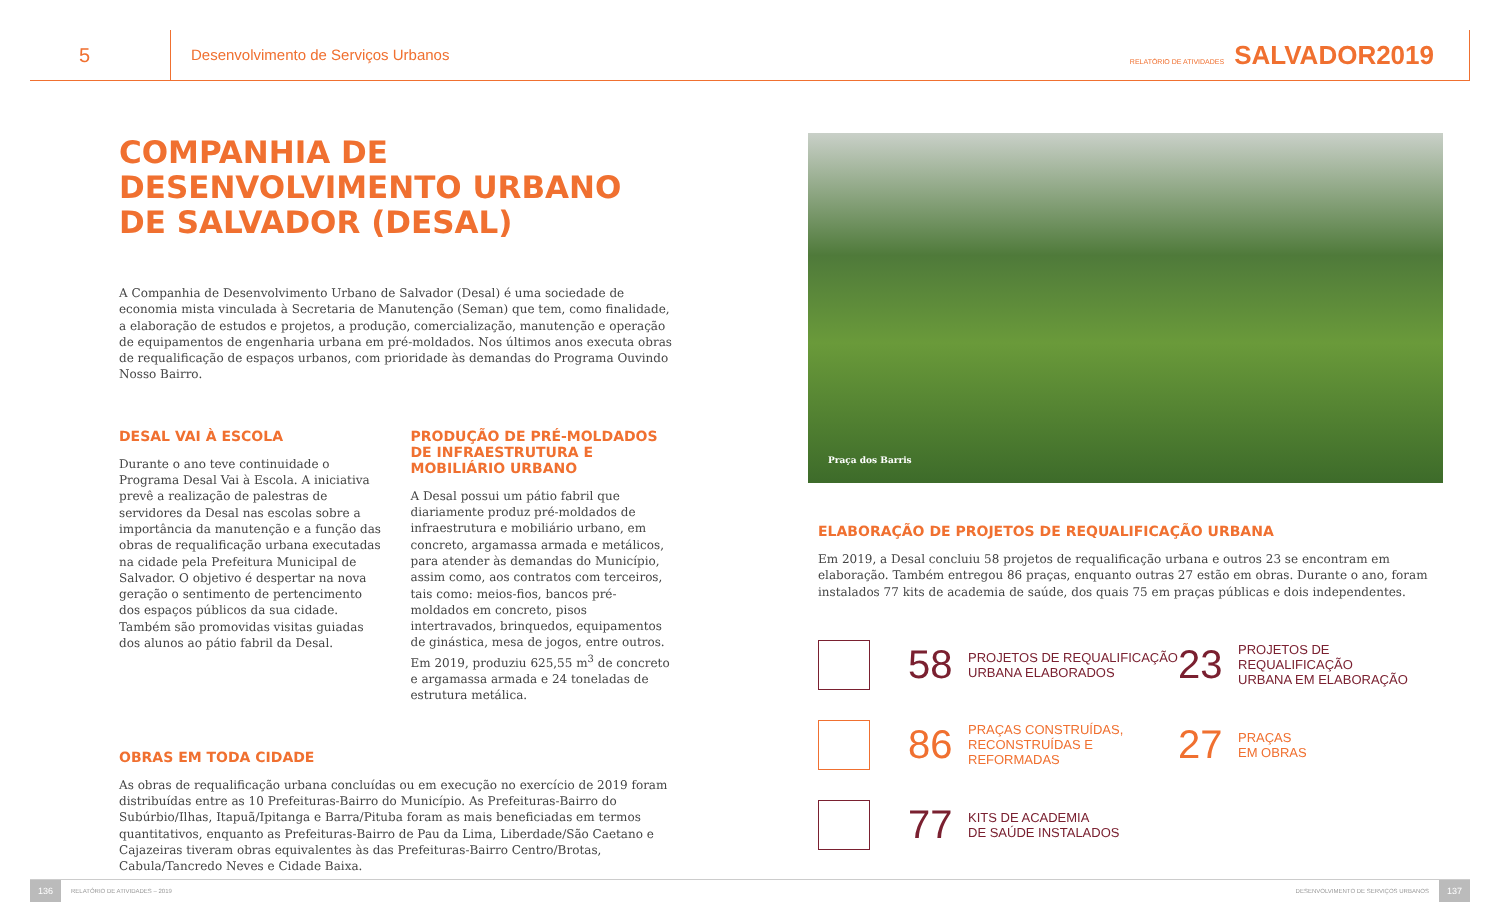5
Desenvolvimento de Serviços Urbanos
RELATÓRIO DE ATIVIDADES SALVADOR2019
COMPANHIA DE
DESENVOLVIMENTO URBANO
DE SALVADOR (DESAL)
A Companhia de Desenvolvimento Urbano de Salvador (Desal) é uma sociedade de economia mista vinculada à Secretaria de Manutenção (Seman) que tem, como finalidade, a elaboração de estudos e projetos, a produção, comercialização, manutenção e operação de equipamentos de engenharia urbana em pré-moldados. Nos últimos anos executa obras de requalificação de espaços urbanos, com prioridade às demandas do Programa Ouvindo Nosso Bairro.
DESAL VAI À ESCOLA
Durante o ano teve continuidade o Programa Desal Vai à Escola. A iniciativa prevê a realização de palestras de servidores da Desal nas escolas sobre a importância da manutenção e a função das obras de requalificação urbana executadas na cidade pela Prefeitura Municipal de Salvador. O objetivo é despertar na nova geração o sentimento de pertencimento dos espaços públicos da sua cidade. Também são promovidas visitas guiadas dos alunos ao pátio fabril da Desal.
PRODUÇÃO DE PRÉ-MOLDADOS DE INFRAESTRUTURA E MOBILIÁRIO URBANO
A Desal possui um pátio fabril que diariamente produz pré-moldados de infraestrutura e mobiliário urbano, em concreto, argamassa armada e metálicos, para atender às demandas do Município, assim como, aos contratos com terceiros, tais como: meios-fios, bancos pré-moldados em concreto, pisos intertravados, brinquedos, equipamentos de ginástica, mesa de jogos, entre outros. Em 2019, produziu 625,55 m<sup>3</sup> de concreto e argamassa armada e 24 toneladas de estrutura metálica.
OBRAS EM TODA CIDADE
As obras de requalificação urbana concluídas ou em execução no exercício de 2019 foram distribuídas entre as 10 Prefeituras-Bairro do Município. As Prefeituras-Bairro do Subúrbio/Ilhas, Itapuã/Ipitanga e Barra/Pituba foram as mais beneficiadas em termos quantitativos, enquanto as Prefeituras-Bairro de Pau da Lima, Liberdade/São Caetano e Cajazeiras tiveram obras equivalentes às das Prefeituras-Bairro Centro/Brotas, Cabula/Tancredo Neves e Cidade Baixa.
Praça dos Barris
ELABORAÇÃO DE PROJETOS DE REQUALIFICAÇÃO URBANA
Em 2019, a Desal concluiu 58 projetos de requalificação urbana e outros 23 se encontram em elaboração. Também entregou 86 praças, enquanto outras 27 estão em obras. Durante o ano, foram instalados 77 kits de academia de saúde, dos quais 75 em praças públicas e dois independentes.
58
PROJETOS DE REQUALIFICAÇÃO
URBANA ELABORADOS
23
PROJETOS DE REQUALIFICAÇÃO
URBANA EM ELABORAÇÃO
86
PRAÇAS CONSTRUÍDAS,
RECONSTRUÍDAS E REFORMADAS
27
PRAÇAS
EM OBRAS
77
KITS DE ACADEMIA
DE SAÚDE INSTALADOS
136 RELATÓRIO DE ATIVIDADES – 2019 DESENVOLVIMENTO DE SERVIÇOS URBANOS 137